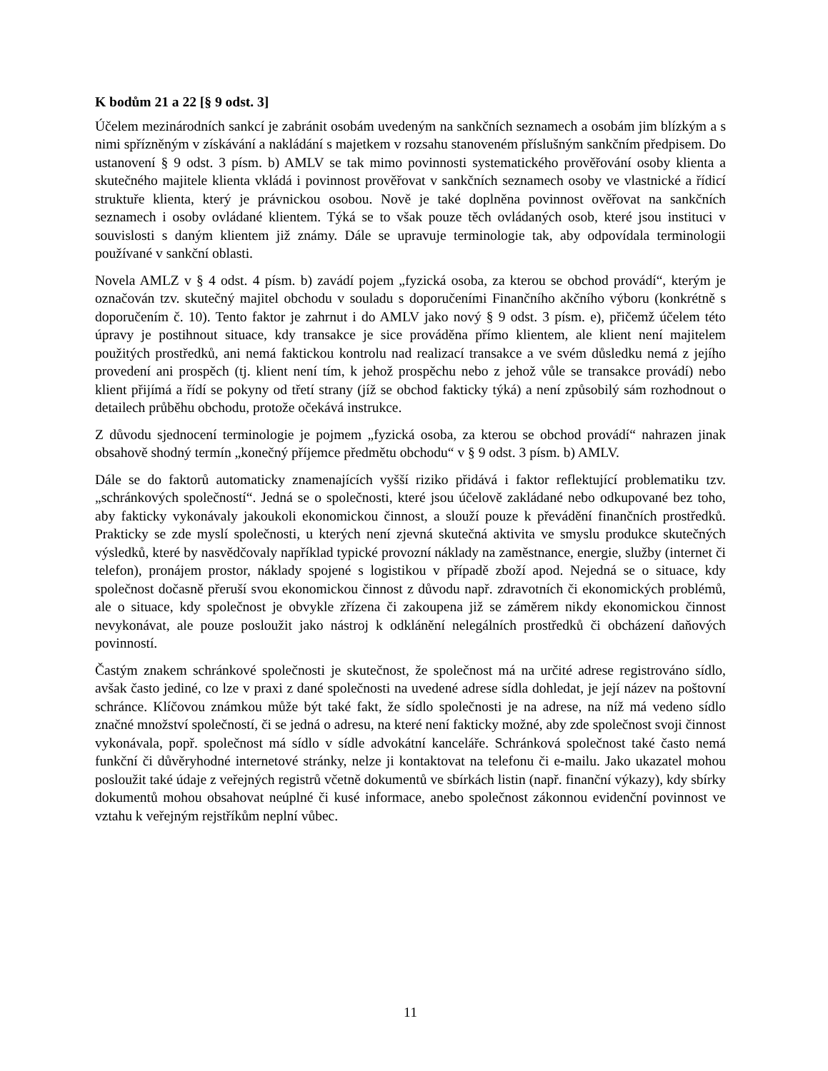K bodům 21 a 22 [§ 9 odst. 3]
Účelem mezinárodních sankcí je zabránit osobám uvedeným na sankčních seznamech a osobám jim blízkým a s nimi spřízněným v získávání a nakládání s majetkem v rozsahu stanoveném příslušným sankčním předpisem. Do ustanovení § 9 odst. 3 písm. b) AMLV se tak mimo povinnosti systematického prověřování osoby klienta a skutečného majitele klienta vkládá i povinnost prověřovat v sankčních seznamech osoby ve vlastnické a řídicí struktuře klienta, který je právnickou osobou. Nově je také doplněna povinnost ověřovat na sankčních seznamech i osoby ovládané klientem. Týká se to však pouze těch ovládaných osob, které jsou instituci v souvislosti s daným klientem již známy. Dále se upravuje terminologie tak, aby odpovídala terminologii používané v sankční oblasti.
Novela AMLZ v § 4 odst. 4 písm. b) zavádí pojem „fyzická osoba, za kterou se obchod provádí“, kterým je označován tzv. skutečný majitel obchodu v souladu s doporučeními Finančního akčního výboru (konkrétně s doporučením č. 10). Tento faktor je zahrnut i do AMLV jako nový § 9 odst. 3 písm. e), přičemž účelem této úpravy je postihnout situace, kdy transakce je sice prováděna přímo klientem, ale klient není majitelem použitých prostředků, ani nemá faktickou kontrolu nad realizací transakce a ve svém důsledku nemá z jejího provedení ani prospěch (tj. klient není tím, k jehož prospěchu nebo z jehož vůle se transakce provádí) nebo klient přijímá a řídí se pokyny od třetí strany (jíž se obchod fakticky týká) a není způsobilý sám rozhodnout o detailech průběhu obchodu, protože očekává instrukce.
Z důvodu sjednocení terminologie je pojmem „fyzická osoba, za kterou se obchod provádí“ nahrazen jinak obsahově shodný termín „konečný příjemce předmětu obchodu“ v § 9 odst. 3 písm. b) AMLV.
Dále se do faktorů automaticky znamenajících vyšší riziko přidává i faktor reflektující problematiku tzv. „schránkových společností“. Jedná se o společnosti, které jsou účelově zakládané nebo odkupované bez toho, aby fakticky vykonávaly jakoukoli ekonomickou činnost, a slouží pouze k převádění finančních prostředků. Prakticky se zde myslí společnosti, u kterých není zjevná skutečná aktivita ve smyslu produkce skutečných výsledků, které by nasvědčovaly například typické provozní náklady na zaměstnance, energie, služby (internet či telefon), pronájem prostor, náklady spojené s logistikou v případě zboží apod. Nejedná se o situace, kdy společnost dočasně přeruší svou ekonomickou činnost z důvodu např. zdravotních či ekonomických problémů, ale o situace, kdy společnost je obvykle zřízena či zakoupena již se záměrem nikdy ekonomickou činnost nevykonávat, ale pouze posloužit jako nástroj k odklánění nelegálních prostředků či obcházení daňových povinností.
Častým znakem schránkové společnosti je skutečnost, že společnost má na určité adrese registrováno sídlo, avšak často jediné, co lze v praxi z dané společnosti na uvedené adrese sídla dohledat, je její název na poštovní schránce. Klíčovou známkou může být také fakt, že sídlo společnosti je na adrese, na níž má vedeno sídlo značné množství společností, či se jedná o adresu, na které není fakticky možné, aby zde společnost svoji činnost vykonávala, popř. společnost má sídlo v sídle advokátní kanceláře. Schránková společnost také často nemá funkční či důvěryhodné internetové stránky, nelze ji kontaktovat na telefonu či e-mailu. Jako ukazatel mohou posloužit také údaje z veřejných registrů včetně dokumentů ve sbírkách listin (např. finanční výkazy), kdy sbírky dokumentů mohou obsahovat neúplné či kusé informace, anebo společnost zákonnou evidenční povinnost ve vztahu k veřejným rejstříkům neplní vůbec.
11